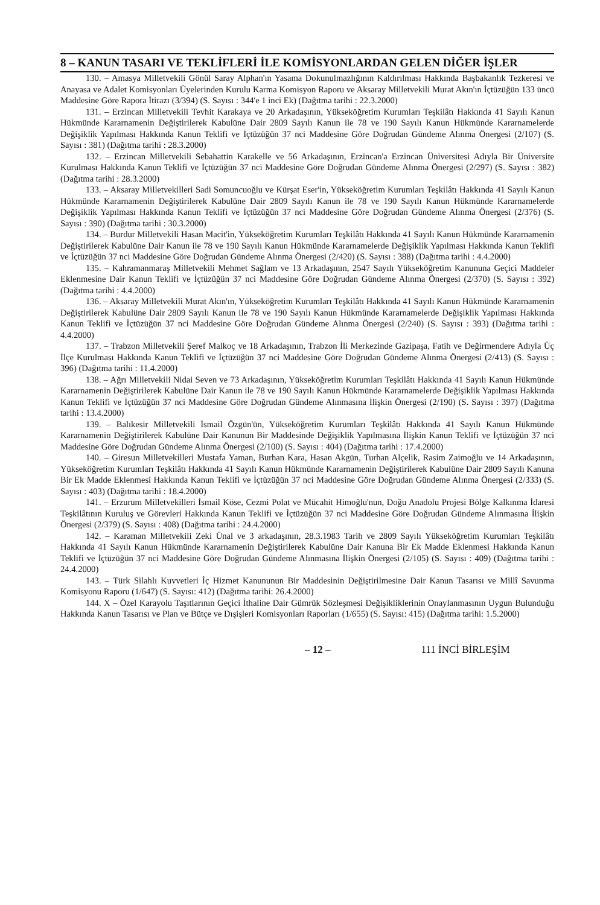8 – KANUN TASARI VE TEKLİFLERİ İLE KOMİSYONLARDAN GELEN DİĞER İŞLER
130. – Amasya Milletvekili Gönül Saray Alphan'ın Yasama Dokunulmazlığının Kaldırılması Hakkında Başbakanlık Tezkeresi ve Anayasa ve Adalet Komisyonları Üyelerinden Kurulu Karma Komisyon Raporu ve Aksaray Milletvekili Murat Akın'ın İçtüzüğün 133 üncü Maddesine Göre Rapora İtirazı (3/394) (S. Sayısı : 344'e 1 inci Ek) (Dağıtma tarihi : 22.3.2000)
131. – Erzincan Milletvekili Tevhit Karakaya ve 20 Arkadaşının, Yükseköğretim Kurumları Teşkilâtı Hakkında 41 Sayılı Kanun Hükmünde Kararnamenin Değiştirilerek Kabulüne Dair 2809 Sayılı Kanun ile 78 ve 190 Sayılı Kanun Hükmünde Kararnamelerde Değişiklik Yapılması Hakkında Kanun Teklifi ve İçtüzüğün 37 nci Maddesine Göre Doğrudan Gündeme Alınma Önergesi (2/107) (S. Sayısı : 381) (Dağıtma tarihi : 28.3.2000)
132. – Erzincan Milletvekili Sebahattin Karakelle ve 56 Arkadaşının, Erzincan'a Erzincan Üniversitesi Adıyla Bir Üniversite Kurulması Hakkında Kanun Teklifi ve İçtüzüğün 37 nci Maddesine Göre Doğrudan Gündeme Alınma Önergesi (2/297) (S. Sayısı : 382) (Dağıtma tarihi : 28.3.2000)
133. – Aksaray Milletvekilleri Sadi Somuncuoğlu ve Kürşat Eser'in, Yükseköğretim Kurumları Teşkilâtı Hakkında 41 Sayılı Kanun Hükmünde Kararnamenin Değiştirilerek Kabulüne Dair 2809 Sayılı Kanun ile 78 ve 190 Sayılı Kanun Hükmünde Kararnamelerde Değişiklik Yapılması Hakkında Kanun Teklifi ve İçtüzüğün 37 nci Maddesine Göre Doğrudan Gündeme Alınma Önergesi (2/376) (S. Sayısı : 390) (Dağıtma tarihi : 30.3.2000)
134. – Burdur Milletvekili Hasan Macit'in, Yükseköğretim Kurumları Teşkilâtı Hakkında 41 Sayılı Kanun Hükmünde Kararnamenin Değiştirilerek Kabulüne Dair Kanun ile 78 ve 190 Sayılı Kanun Hükmünde Kararnamelerde Değişiklik Yapılması Hakkında Kanun Teklifi ve İçtüzüğün 37 nci Maddesine Göre Doğrudan Gündeme Alınma Önergesi (2/420) (S. Sayısı : 388) (Dağıtma tarihi : 4.4.2000)
135. – Kahramanmaraş Milletvekili Mehmet Sağlam ve 13 Arkadaşının, 2547 Sayılı Yükseköğretim Kanununa Geçici Maddeler Eklenmesine Dair Kanun Teklifi ve İçtüzüğün 37 nci Maddesine Göre Doğrudan Gündeme Alınma Önergesi (2/370) (S. Sayısı : 392) (Dağıtma tarihi : 4.4.2000)
136. – Aksaray Milletvekili Murat Akın'ın, Yükseköğretim Kurumları Teşkilâtı Hakkında 41 Sayılı Kanun Hükmünde Kararnamenin Değiştirilerek Kabulüne Dair 2809 Sayılı Kanun ile 78 ve 190 Sayılı Kanun Hükmünde Kararnamelerde Değişiklik Yapılması Hakkında Kanun Teklifi ve İçtüzüğün 37 nci Maddesine Göre Doğrudan Gündeme Alınma Önergesi (2/240) (S. Sayısı : 393) (Dağıtma tarihi : 4.4.2000)
137. – Trabzon Milletvekili Şeref Malkoç ve 18 Arkadaşının, Trabzon İli Merkezinde Gazipaşa, Fatih ve Değirmendere Adıyla Üç İlçe Kurulması Hakkında Kanun Teklifi ve İçtüzüğün 37 nci Maddesine Göre Doğrudan Gündeme Alınma Önergesi (2/413) (S. Sayısı : 396) (Dağıtma tarihi : 11.4.2000)
138. – Ağrı Milletvekili Nidai Seven ve 73 Arkadaşının, Yükseköğretim Kurumları Teşkilâtı Hakkında 41 Sayılı Kanun Hükmünde Kararnamenin Değiştirilerek Kabulüne Dair Kanun ile 78 ve 190 Sayılı Kanun Hükmünde Kararnamelerde Değişiklik Yapılması Hakkında Kanun Teklifi ve İçtüzüğün 37 nci Maddesine Göre Doğrudan Gündeme Alınmasına İlişkin Önergesi (2/190) (S. Sayısı : 397) (Dağıtma tarihi : 13.4.2000)
139. – Balıkesir Milletvekili İsmail Özgün'ün, Yükseköğretim Kurumları Teşkilâtı Hakkında 41 Sayılı Kanun Hükmünde Kararnamenin Değiştirilerek Kabulüne Dair Kanunun Bir Maddesinde Değişiklik Yapılmasına İlişkin Kanun Teklifi ve İçtüzüğün 37 nci Maddesine Göre Doğrudan Gündeme Alınma Önergesi (2/100) (S. Sayısı : 404) (Dağıtma tarihi : 17.4.2000)
140. – Giresun Milletvekilleri Mustafa Yaman, Burhan Kara, Hasan Akgün, Turhan Alçelik, Rasim Zaimoğlu ve 14 Arkadaşının, Yükseköğretim Kurumları Teşkilâtı Hakkında 41 Sayılı Kanun Hükmünde Kararnamenin Değiştirilerek Kabulüne Dair 2809 Sayılı Kanuna Bir Ek Madde Eklenmesi Hakkında Kanun Teklifi ve İçtüzüğün 37 nci Maddesine Göre Doğrudan Gündeme Alınma Önergesi (2/333) (S. Sayısı : 403) (Dağıtma tarihi : 18.4.2000)
141. – Erzurum Milletvekilleri İsmail Köse, Cezmi Polat ve Mücahit Himoğlu'nun, Doğu Anadolu Projesi Bölge Kalkınma İdaresi Teşkilâtının Kuruluş ve Görevleri Hakkında Kanun Teklifi ve İçtüzüğün 37 nci Maddesine Göre Doğrudan Gündeme Alınmasına İlişkin Önergesi (2/379) (S. Sayısı : 408) (Dağıtma tarihi : 24.4.2000)
142. – Karaman Milletvekili Zeki Ünal ve 3 arkadaşının, 28.3.1983 Tarih ve 2809 Sayılı Yükseköğretim Kurumları Teşkilâtı Hakkında 41 Sayılı Kanun Hükmünde Kararnamenin Değiştirilerek Kabulüne Dair Kanuna Bir Ek Madde Eklenmesi Hakkında Kanun Teklifi ve İçtüzüğün 37 nci Maddesine Göre Doğrudan Gündeme Alınmasına İlişkin Önergesi (2/105) (S. Sayısı : 409) (Dağıtma tarihi : 24.4.2000)
143. – Türk Silahlı Kuvvetleri İç Hizmet Kanununun Bir Maddesinin Değiştirilmesine Dair Kanun Tasarısı ve Millî Savunma Komisyonu Raporu (1/647) (S. Sayısı: 412) (Dağıtma tarihi: 26.4.2000)
144. X – Özel Karayolu Taşıtlarının Geçici İthaline Dair Gümrük Sözleşmesi Değişikliklerinin Onaylanmasının Uygun Bulunduğu Hakkında Kanun Tasarısı ve Plan ve Bütçe ve Dışişleri Komisyonları Raporları (1/655) (S. Sayısı: 415) (Dağıtma tarihi: 1.5.2000)
– 12 – 111 İNCİ BİRLEŞİM